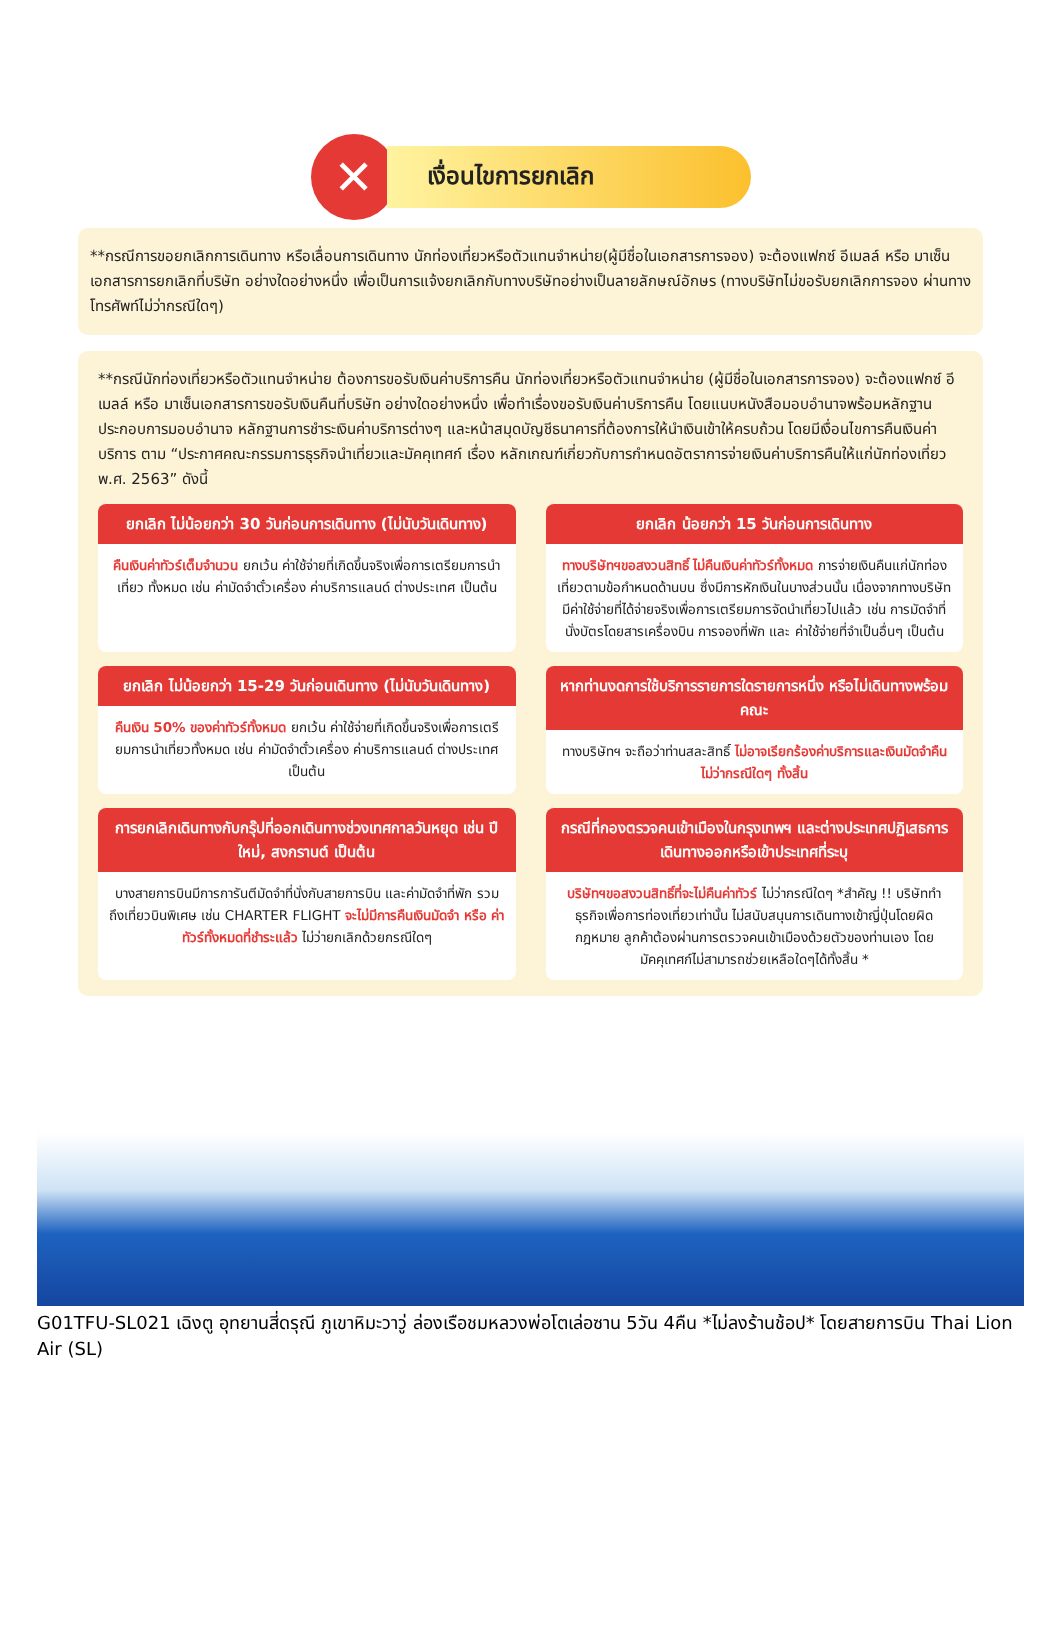✕
เงื่อนไขการยกเลิก
**กรณีการขอยกเลิกการเดินทาง หรือเลื่อนการเดินทาง นักท่องเที่ยวหรือตัวแทนจำหน่าย(ผู้มีชื่อในเอกสารการจอง) จะต้องแฟกซ์ อีเมลล์ หรือ มาเซ็นเอกสารการยกเลิกที่บริษัท อย่างใดอย่างหนึ่ง เพื่อเป็นการแจ้งยกเลิกกับทางบริษัทอย่างเป็นลายลักษณ์อักษร (ทางบริษัทไม่ขอรับยกเลิกการจอง ผ่านทางโทรศัพท์ไม่ว่ากรณีใดๆ)
**กรณีนักท่องเที่ยวหรือตัวแทนจำหน่าย ต้องการขอรับเงินค่าบริการคืน นักท่องเที่ยวหรือตัวแทนจำหน่าย (ผู้มีชื่อในเอกสารการจอง) จะต้องแฟกซ์ อีเมลล์ หรือ มาเซ็นเอกสารการขอรับเงินคืนที่บริษัท อย่างใดอย่างหนึ่ง เพื่อทำเรื่องขอรับเงินค่าบริการคืน โดยแนบหนังสือมอบอำนาจพร้อมหลักฐานประกอบการมอบอำนาจ หลักฐานการชำระเงินค่าบริการต่างๆ และหน้าสมุดบัญชีธนาคารที่ต้องการให้นำเงินเข้าให้ครบถ้วน โดยมีเงื่อนไขการคืนเงินค่าบริการ ตาม “ประกาศคณะกรรมการธุรกิจนำเที่ยวและมัคคุเทศก์ เรื่อง หลักเกณฑ์เกี่ยวกับการกำหนดอัตราการจ่ายเงินค่าบริการคืนให้แก่นักท่องเที่ยว พ.ศ. 2563” ดังนี้
ยกเลิก ไม่น้อยกว่า 30 วันก่อนการเดินทาง (ไม่นับวันเดินทาง)
คืนเงินค่าทัวร์เต็มจำนวน ยกเว้น ค่าใช้จ่ายที่เกิดขึ้นจริงเพื่อการเตรียมการนำเที่ยว ทั้งหมด เช่น ค่ามัดจำตั๋วเครื่อง ค่าบริการแลนด์ ต่างประเทศ เป็นต้น
ยกเลิก น้อยกว่า 15 วันก่อนการเดินทาง
ทางบริษัทฯขอสงวนสิทธิ์ ไม่คืนเงินค่าทัวร์ทั้งหมด การจ่ายเงินคืนแก่นักท่องเที่ยวตามข้อกำหนดด้านบน ซึ่งมีการหักเงินในบางส่วนนั้น เนื่องจากทางบริษัทมีค่าใช้จ่ายที่ได้จ่ายจริงเพื่อการเตรียมการจัดนำเที่ยวไปแล้ว เช่น การมัดจำที่นั่งบัตรโดยสารเครื่องบิน การจองที่พัก และ ค่าใช้จ่ายที่จำเป็นอื่นๆ เป็นต้น
ยกเลิก ไม่น้อยกว่า 15-29 วันก่อนเดินทาง (ไม่นับวันเดินทาง)
คืนเงิน 50% ของค่าทัวร์ทั้งหมด ยกเว้น ค่าใช้จ่ายที่เกิดขึ้นจริงเพื่อการเตรียมการนำเที่ยวทั้งหมด เช่น ค่ามัดจำตั๋วเครื่อง ค่าบริการแลนด์ ต่างประเทศ เป็นต้น
หากท่านงดการใช้บริการรายการใดรายการหนึ่ง หรือไม่เดินทางพร้อมคณะ
ทางบริษัทฯ จะถือว่าท่านสละสิทธิ์ ไม่อาจเรียกร้องค่าบริการและเงินมัดจำคืน ไม่ว่ากรณีใดๆ ทั้งสิ้น
การยกเลิกเดินทางกับกรุ๊ปที่ออกเดินทางช่วงเทศกาลวันหยุด เช่น ปีใหม่, สงกรานต์ เป็นต้น
บางสายการบินมีการการันตีมัดจำที่นั่งกับสายการบิน และค่ามัดจำที่พัก รวมถึงเที่ยวบินพิเศษ เช่น CHARTER FLIGHT จะไม่มีการคืนเงินมัดจำ หรือ ค่าทัวร์ทั้งหมดที่ชำระแล้ว ไม่ว่ายกเลิกด้วยกรณีใดๆ
กรณีที่กองตรวจคนเข้าเมืองในกรุงเทพฯ และต่างประเทศปฏิเสธการเดินทางออกหรือเข้าประเทศที่ระบุ
บริษัทฯขอสงวนสิทธิ์ที่จะไม่คืนค่าทัวร์ ไม่ว่ากรณีใดๆ *สำคัญ !! บริษัททำธุรกิจเพื่อการท่องเที่ยวเท่านั้น ไม่สนับสนุนการเดินทางเข้าญี่ปุ่นโดยผิดกฎหมาย ลูกค้าต้องผ่านการตรวจคนเข้าเมืองด้วยตัวของท่านเอง โดยมัคคุเทศก์ไม่สามารถช่วยเหลือใดๆได้ทั้งสิ้น *
G01TFU-SL021 เฉิงตู อุทยานสี่ดรุณี ภูเขาหิมะวาวู่ ล่องเรือชมหลวงพ่อโตเล่อซาน 5วัน 4คืน *ไม่ลงร้านช้อป* โดยสายการบิน Thai Lion Air (SL)